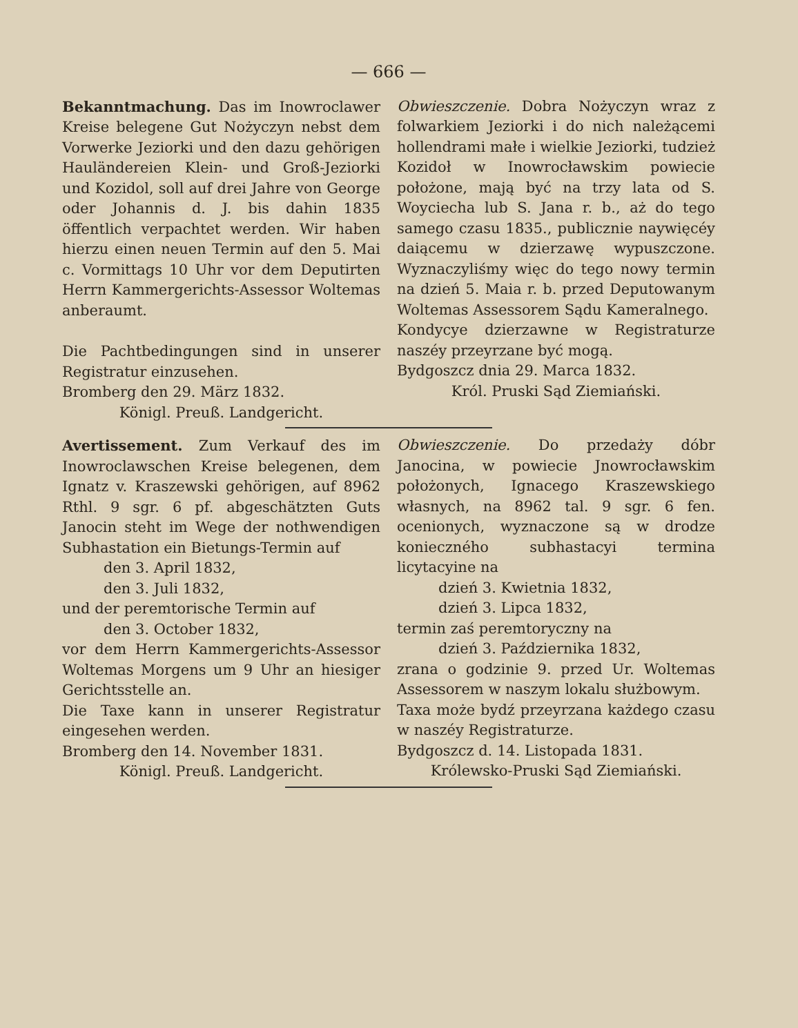— 666 —
Bekanntmachung. Das im Inowroclawer Kreise belegene Gut Nożyczyn nebst dem Vorwerke Jeziorki und den dazu gehörigen Hauländereien Klein- und Groß-Jeziorki und Kozidol, soll auf drei Jahre von George oder Johannis d. J. bis dahin 1835 öffentlich verpachtet werden. Wir haben hierzu einen neuen Termin auf den 5. Mai c. Vormittags 10 Uhr vor dem Deputirten Herrn Kammergerichts-Assessor Woltemas anberaumt.
Die Pachtbedingungen sind in unserer Registratur einzusehen.
Bromberg den 29. März 1832.
Königl. Preuß. Landgericht.
Obwieszczenie. Dobra Nożyczyn wraz z folwarkiem Jeziorki i do nich należącemi hollendrami małe i wielkie Jeziorki, tudzież Kozidoł w Inowrocławskim powiecie położone, mają być na trzy lata od S. Woyciecha lub S. Jana r. b., aż do tego samego czasu 1835., publicznie naywięcéy daiącemu w dzierzawę wypuszczone. Wyznaczyliśmy więc do tego nowy termin na dzień 5. Maia r. b. przed Deputowanym Woltemas Assessorem Sądu Kameralnego.
Kondycye dzierzawne w Registraturze naszéy przeyrzane być mogą.
Bydgoszcz dnia 29. Marca 1832.
Król. Pruski Sąd Ziemiański.
Avertissement. Zum Verkauf des im Inowroclawschen Kreise belegenen, dem Ignatz v. Kraszewski gehörigen, auf 8962 Rthl. 9 sgr. 6 pf. abgeschätzten Guts Janocin steht im Wege der nothwendigen Subhastation ein Bietungs-Termin auf
den 3. April 1832,
den 3. Juli 1832,
und der peremtorische Termin auf
den 3. October 1832,
vor dem Herrn Kammergerichts-Assessor Woltemas Morgens um 9 Uhr an hiesiger Gerichtsstelle an.
Die Taxe kann in unserer Registratur eingesehen werden.
Bromberg den 14. November 1831.
Königl. Preuß. Landgericht.
Obwieszczenie. Do przedaży dóbr Janocina, w powiecie Jnowrocławskim położonych, Ignacego Kraszewskiego własnych, na 8962 tal. 9 sgr. 6 fen. ocenionych, wyznaczone są w drodze konieczného subhastacyi termina licytacyine na
dzień 3. Kwietnia 1832,
dzień 3. Lipca 1832,
termin zaś peremtoryczny na
dzień 3. Października 1832,
zrana o godzinie 9. przed Ur. Woltemas Assessorem w naszym lokalu służbowym.
Taxa może bydź przeyrzana każdego czasu w naszéy Registraturze.
Bydgoszcz d. 14. Listopada 1831.
Królewsko-Pruski Sąd Ziemiański.